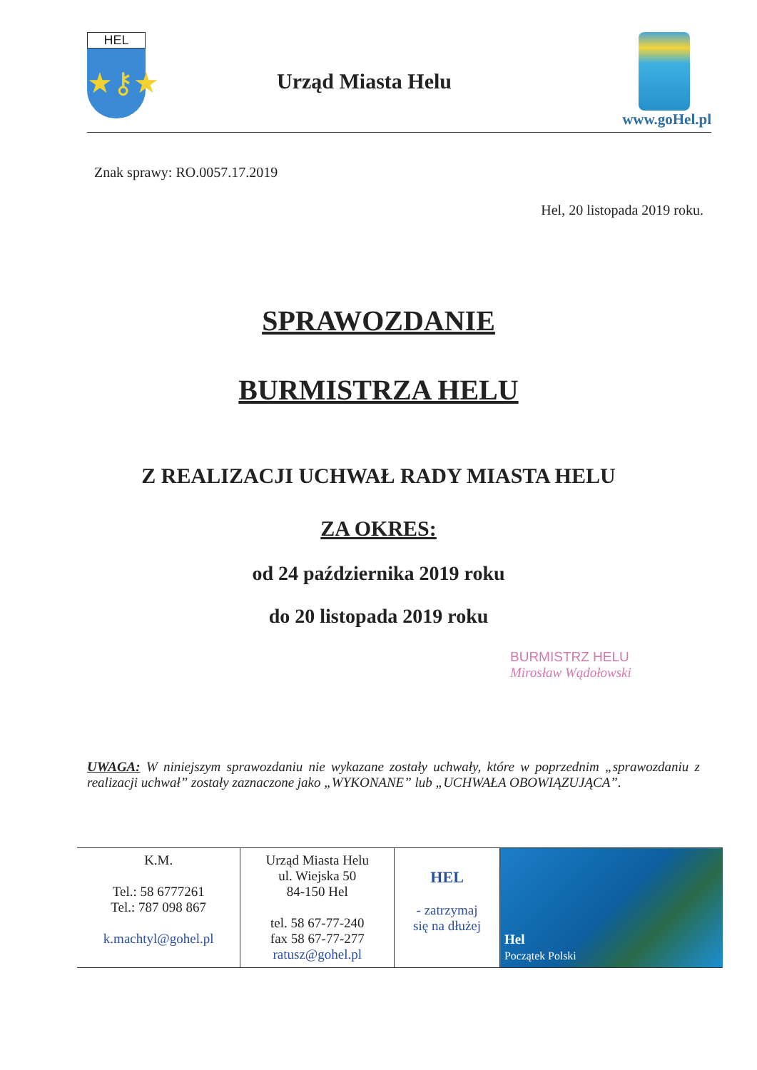HEL
★⚷★
Urząd Miasta Helu
www.goHel.pl
Znak sprawy: RO.0057.17.2019
Hel, 20 listopada 2019 roku.
SPRAWOZDANIE
BURMISTRZA HELU
Z REALIZACJI UCHWAŁ RADY MIASTA HELU
ZA OKRES:
od 24 października 2019 roku
do 20 listopada 2019 roku
BURMISTRZ HELU
Mirosław Wądołowski
UWAGA: W niniejszym sprawozdaniu nie wykazane zostały uchwały, które w poprzednim „sprawozdaniu z realizacji uchwał” zostały zaznaczone jako „WYKONANE” lub „UCHWAŁA OBOWIĄZUJĄCA”.
| K.M. Tel.: 58 6777261 Tel.: 787 098 867 k.machtyl@gohel.pl | Urząd Miasta Helu ul. Wiejska 50 84-150 Hel tel. 58 67-77-240 fax 58 67-77-277 ratusz@gohel.pl | HEL - zatrzymaj się na dłużej | Hel Początek Polski |